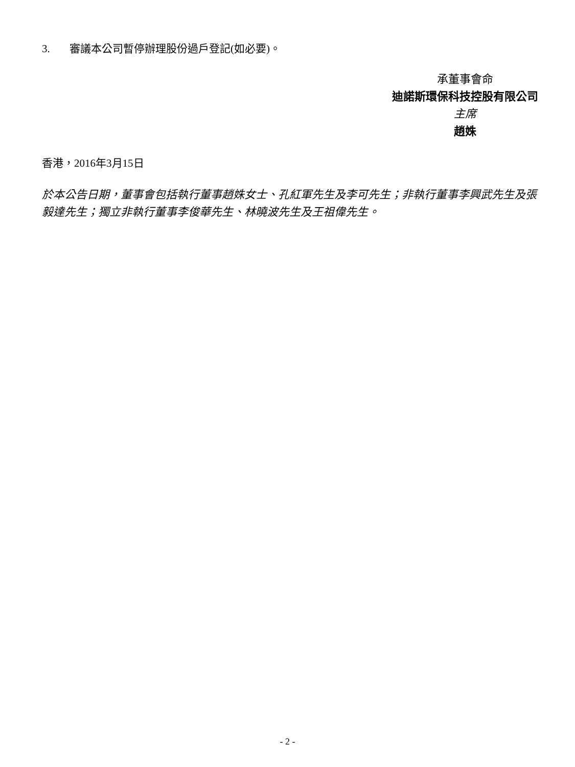3. 審議本公司暫停辦理股份過戶登記(如必要)。
承董事會命
迪諾斯環保科技控股有限公司
主席
趙姝
香港，2016年3月15日
於本公告日期，董事會包括執行董事趙姝女士、孔紅軍先生及李可先生；非執行董事李興武先生及張毅達先生；獨立非執行董事李俊華先生、林曉波先生及王祖偉先生。
- 2 -